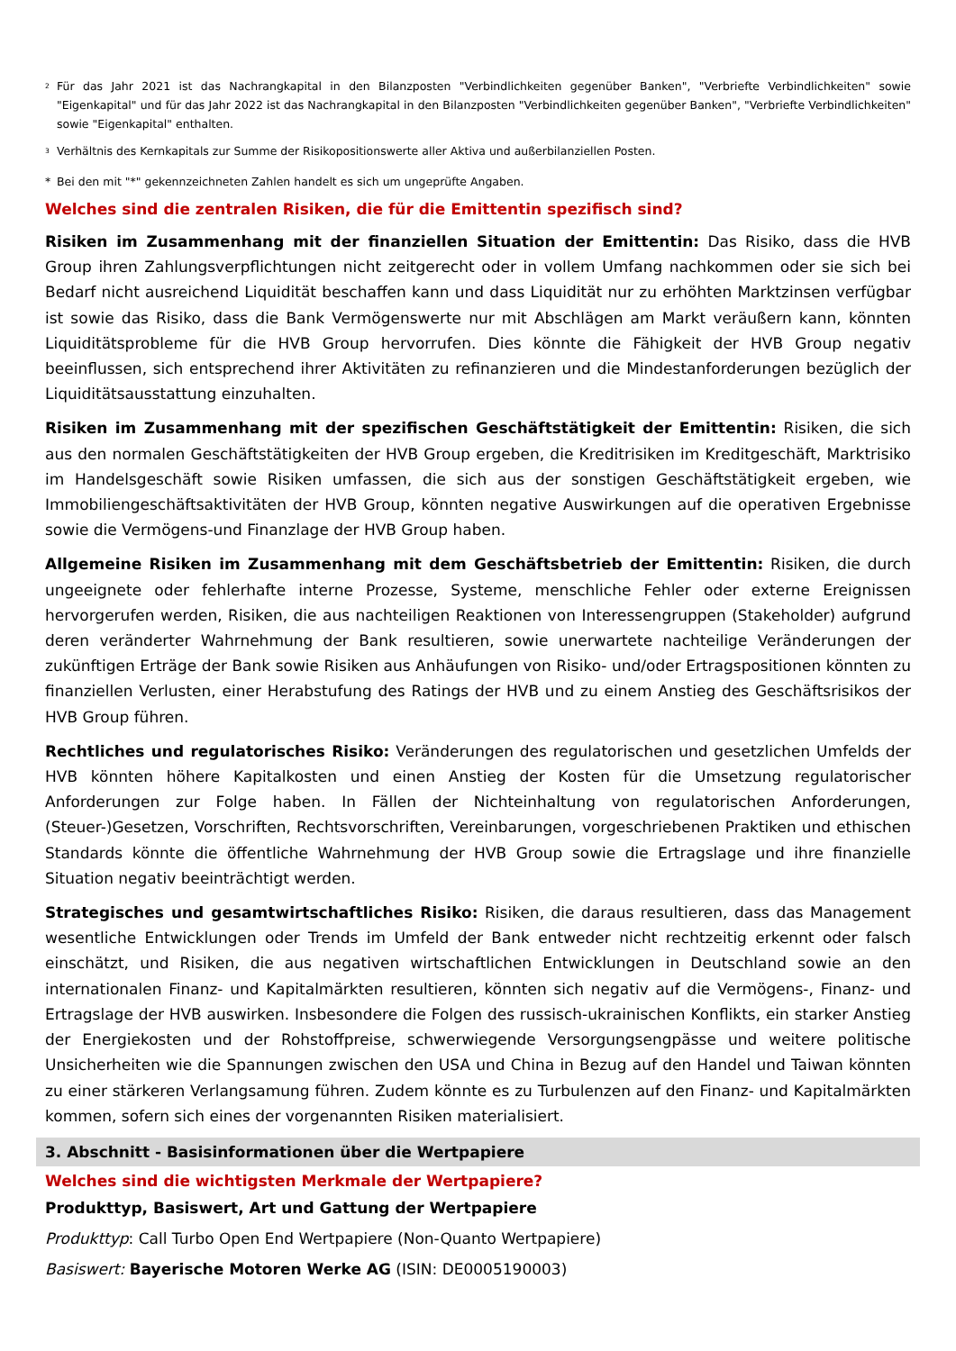<sup>2</sup> Für das Jahr 2021 ist das Nachrangkapital in den Bilanzposten "Verbindlichkeiten gegenüber Banken", "Verbriefte Verbindlichkeiten" sowie "Eigenkapital" und für das Jahr 2022 ist das Nachrangkapital in den Bilanzposten "Verbindlichkeiten gegenüber Banken", "Verbriefte Verbindlichkeiten" sowie "Eigenkapital" enthalten.
<sup>3</sup> Verhältnis des Kernkapitals zur Summe der Risikopositionswerte aller Aktiva und außerbilanziellen Posten.
* Bei den mit "*" gekennzeichneten Zahlen handelt es sich um ungeprüfte Angaben.
Welches sind die zentralen Risiken, die für die Emittentin spezifisch sind?
Risiken im Zusammenhang mit der finanziellen Situation der Emittentin: Das Risiko, dass die HVB Group ihren Zahlungsverpflichtungen nicht zeitgerecht oder in vollem Umfang nachkommen oder sie sich bei Bedarf nicht ausreichend Liquidität beschaffen kann und dass Liquidität nur zu erhöhten Marktzinsen verfügbar ist sowie das Risiko, dass die Bank Vermögenswerte nur mit Abschlägen am Markt veräußern kann, könnten Liquiditätsprobleme für die HVB Group hervorrufen. Dies könnte die Fähigkeit der HVB Group negativ beeinflussen, sich entsprechend ihrer Aktivitäten zu refinanzieren und die Mindestanforderungen bezüglich der Liquiditätsausstattung einzuhalten.
Risiken im Zusammenhang mit der spezifischen Geschäftstätigkeit der Emittentin: Risiken, die sich aus den normalen Geschäftstätigkeiten der HVB Group ergeben, die Kreditrisiken im Kreditgeschäft, Marktrisiko im Handelsgeschäft sowie Risiken umfassen, die sich aus der sonstigen Geschäftstätigkeit ergeben, wie Immobiliengeschäftsaktivitäten der HVB Group, könnten negative Auswirkungen auf die operativen Ergebnisse sowie die Vermögens-und Finanzlage der HVB Group haben.
Allgemeine Risiken im Zusammenhang mit dem Geschäftsbetrieb der Emittentin: Risiken, die durch ungeeignete oder fehlerhafte interne Prozesse, Systeme, menschliche Fehler oder externe Ereignissen hervorgerufen werden, Risiken, die aus nachteiligen Reaktionen von Interessengruppen (Stakeholder) aufgrund deren veränderter Wahrnehmung der Bank resultieren, sowie unerwartete nachteilige Veränderungen der zukünftigen Erträge der Bank sowie Risiken aus Anhäufungen von Risiko- und/oder Ertragspositionen könnten zu finanziellen Verlusten, einer Herabstufung des Ratings der HVB und zu einem Anstieg des Geschäftsrisikos der HVB Group führen.
Rechtliches und regulatorisches Risiko: Veränderungen des regulatorischen und gesetzlichen Umfelds der HVB könnten höhere Kapitalkosten und einen Anstieg der Kosten für die Umsetzung regulatorischer Anforderungen zur Folge haben. In Fällen der Nichteinhaltung von regulatorischen Anforderungen, (Steuer-)Gesetzen, Vorschriften, Rechtsvorschriften, Vereinbarungen, vorgeschriebenen Praktiken und ethischen Standards könnte die öffentliche Wahrnehmung der HVB Group sowie die Ertragslage und ihre finanzielle Situation negativ beeinträchtigt werden.
Strategisches und gesamtwirtschaftliches Risiko: Risiken, die daraus resultieren, dass das Management wesentliche Entwicklungen oder Trends im Umfeld der Bank entweder nicht rechtzeitig erkennt oder falsch einschätzt, und Risiken, die aus negativen wirtschaftlichen Entwicklungen in Deutschland sowie an den internationalen Finanz- und Kapitalmärkten resultieren, könnten sich negativ auf die Vermögens-, Finanz- und Ertragslage der HVB auswirken. Insbesondere die Folgen des russisch-ukrainischen Konflikts, ein starker Anstieg der Energiekosten und der Rohstoffpreise, schwerwiegende Versorgungsengpässe und weitere politische Unsicherheiten wie die Spannungen zwischen den USA und China in Bezug auf den Handel und Taiwan könnten zu einer stärkeren Verlangsamung führen. Zudem könnte es zu Turbulenzen auf den Finanz- und Kapitalmärkten kommen, sofern sich eines der vorgenannten Risiken materialisiert.
3. Abschnitt - Basisinformationen über die Wertpapiere
Welches sind die wichtigsten Merkmale der Wertpapiere?
Produkttyp, Basiswert, Art und Gattung der Wertpapiere
Produkttyp: Call Turbo Open End Wertpapiere (Non-Quanto Wertpapiere)
Basiswert: Bayerische Motoren Werke AG (ISIN: DE0005190003)